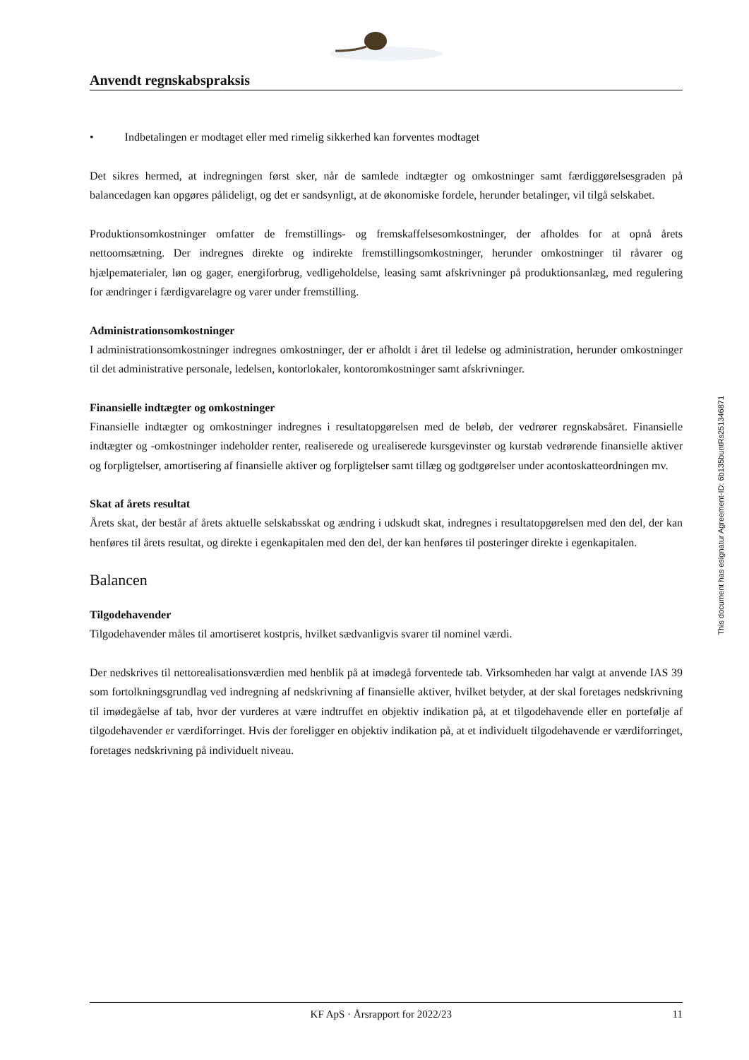Anvendt regnskabspraksis
• Indbetalingen er modtaget eller med rimelig sikkerhed kan forventes modtaget
Det sikres hermed, at indregningen først sker, når de samlede indtægter og omkostninger samt færdiggørelsesgraden på balancedagen kan opgøres pålideligt, og det er sandsynligt, at de økonomiske fordele, herunder betalinger, vil tilgå selskabet.
Produktionsomkostninger omfatter de fremstillings- og fremskaffelsesomkostninger, der afholdes for at opnå årets nettoomsætning. Der indregnes direkte og indirekte fremstillingsomkostninger, herunder omkostninger til råvarer og hjælpematerialer, løn og gager, energiforbrug, vedligeholdelse, leasing samt afskrivninger på produktionsanlæg, med regulering for ændringer i færdigvarelagre og varer under fremstilling.
Administrationsomkostninger
I administrationsomkostninger indregnes omkostninger, der er afholdt i året til ledelse og administration, herunder omkostninger til det administrative personale, ledelsen, kontorlokaler, kontoromkostninger samt afskrivninger.
Finansielle indtægter og omkostninger
Finansielle indtægter og omkostninger indregnes i resultatopgørelsen med de beløb, der vedrører regnskabsåret. Finansielle indtægter og -omkostninger indeholder renter, realiserede og urealiserede kursgevinster og kurstab vedrørende finansielle aktiver og forpligtelser, amortisering af finansielle aktiver og forpligtelser samt tillæg og godtgørelser under acontoskatteordningen mv.
Skat af årets resultat
Årets skat, der består af årets aktuelle selskabsskat og ændring i udskudt skat, indregnes i resultatopgørelsen med den del, der kan henføres til årets resultat, og direkte i egenkapitalen med den del, der kan henføres til posteringer direkte i egenkapitalen.
Balancen
Tilgodehavender
Tilgodehavender måles til amortiseret kostpris, hvilket sædvanligvis svarer til nominel værdi.
Der nedskrives til nettorealisationsværdien med henblik på at imødegå forventede tab. Virksomheden har valgt at anvende IAS 39 som fortolkningsgrundlag ved indregning af nedskrivning af finansielle aktiver, hvilket betyder, at der skal foretages nedskrivning til imødegåelse af tab, hvor der vurderes at være indtruffet en objektiv indikation på, at et tilgodehavende eller en portefølje af tilgodehavender er værdiforringet. Hvis der foreligger en objektiv indikation på, at et individuelt tilgodehavende er værdiforringet, foretages nedskrivning på individuelt niveau.
This document has esignatur Agreement-ID: 6b135buntRs251346871
KF ApS · Årsrapport for 2022/23 11